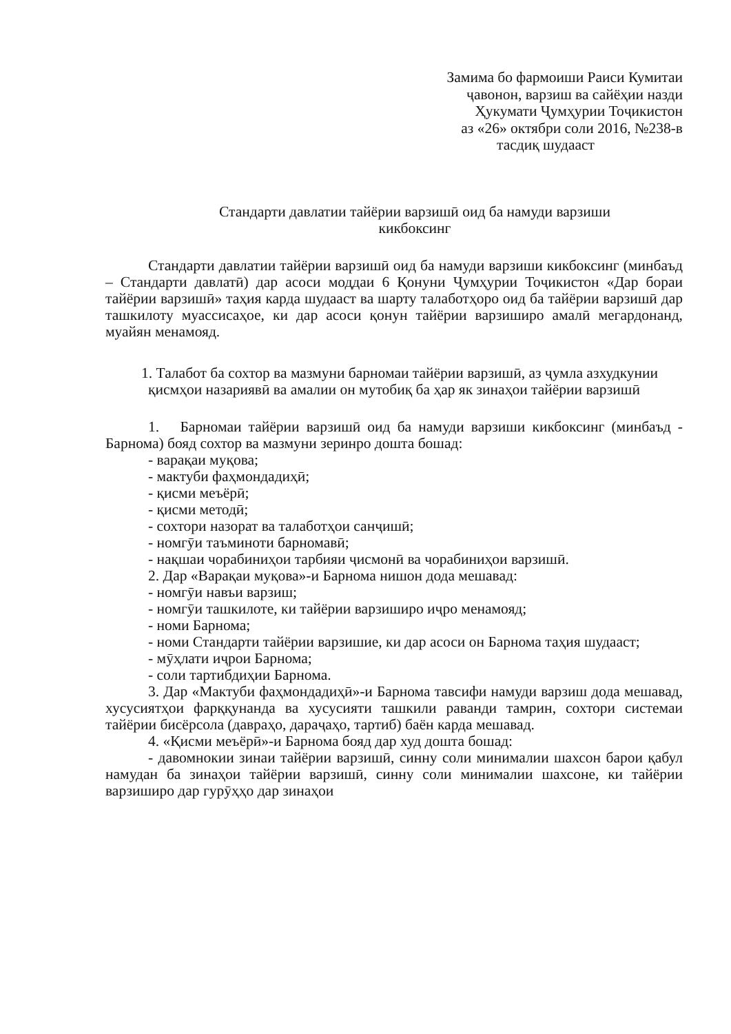Замима бо фармоиши Раиси Кумитаи
ҷавонон, варзиш ва сайёҳии назди
Ҳукумати Ҷумҳурии Тоҷикистон
аз «26» октябри соли 2016, №238-в
тасдиқ шудааст
Стандарти давлатии тайёрии варзишӣ оид ба намуди варзиши
кикбоксинг
Стандарти давлатии тайёрии варзишӣ оид ба намуди варзиши кикбоксинг (минбаъд – Стандарти давлатӣ) дар асоси моддаи 6 Қонуни Ҷумҳурии Тоҷикистон «Дар бораи тайёрии варзишӣ» таҳия карда шудааст ва шарту талаботҳоро оид ба тайёрии варзишӣ дар ташкилоту муассисаҳое, ки дар асоси қонун тайёрии варзиширо амалӣ мегардонанд, муайян менамояд.
1. Талабот ба сохтор ва мазмуни барномаи тайёрии варзишӣ, аз ҷумла азхудкунии қисмҳои назариявӣ ва амалии он мутобиқ ба ҳар як зинаҳои тайёрии варзишӣ
1. Барномаи тайёрии варзишӣ оид ба намуди варзиши кикбоксинг (минбаъд - Барнома) бояд сохтор ва мазмуни зеринро дошта бошад:
- варақаи муқова;
- мактуби фаҳмондадиҳӣ;
- қисми меъёрӣ;
- қисми методӣ;
- сохтори назорат ва талаботҳои санҷишӣ;
- номгӯи таъминоти барномавӣ;
- нақшаи чорабиниҳои тарбияи ҷисмонӣ ва чорабиниҳои варзишӣ.
2. Дар «Варақаи муқова»-и Барнома нишон дода мешавад:
- номгӯи навъи варзиш;
- номгӯи ташкилоте, ки тайёрии варзиширо иҷро менамояд;
- номи Барнома;
- номи Стандарти тайёрии варзишие, ки дар асоси он Барнома таҳия шудааст;
- мӯҳлати иҷрои Барнома;
- соли тартибдиҳии Барнома.
3. Дар «Мактуби фаҳмондадиҳӣ»-и Барнома тавсифи намуди варзиш дода мешавад, хусусиятҳои фарққунанда ва хусусияти ташкили раванди тамрин, сохтори системаи тайёрии бисёрсола (давраҳо, дараҷаҳо, тартиб) баён карда мешавад.
4. «Қисми меъёрӣ»-и Барнома бояд дар худ дошта бошад:
- давомнокии зинаи тайёрии варзишӣ, синну соли минималии шахсон барои қабул намудан ба зинаҳои тайёрии варзишӣ, синну соли минималии шахсоне, ки тайёрии варзиширо дар гурӯҳҳо дар зинаҳои